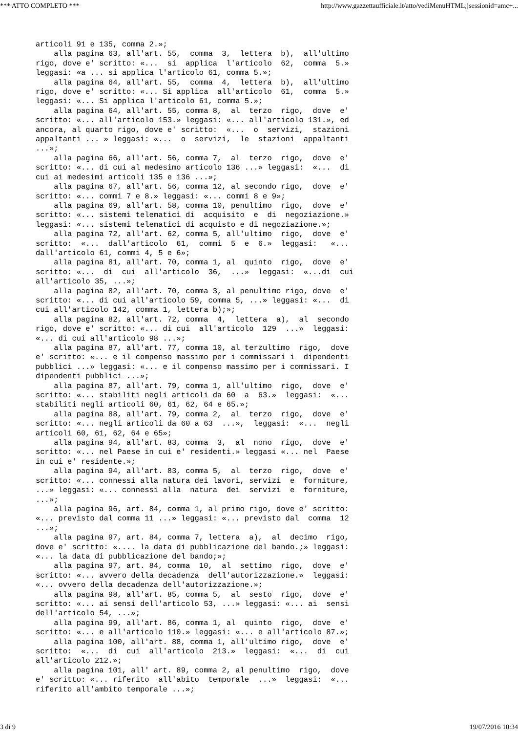*** ATTO COMPLETO *** http://www.gazzettaufficiale.it/atto/vediMenuHTML;jsessionid=amc+...
articoli 91 e 135, comma 2.»; alla pagina 63, all'art. 55, comma 3, lettera b), all'ultimo rigo, dove e' scritto: «... si applica l'articolo 62, comma 5.» leggasi: «a ... si applica l'articolo 61, comma 5.»; alla pagina 64, all'art. 55, comma 4, lettera b), all'ultimo rigo, dove e' scritto: «... Si applica all'articolo 61, comma 5.» leggasi: «... Si applica l'articolo 61, comma 5.»; alla pagina 64, all'art. 55, comma 8, al terzo rigo, dove e' scritto: «... all'articolo 153.» leggasi: «... all'articolo 131.», ed ancora, al quarto rigo, dove e' scritto: «... o servizi, stazioni appaltanti ... » leggasi: «... o servizi, le stazioni appaltanti ...»; alla pagina 66, all'art. 56, comma 7, al terzo rigo, dove e' scritto: «... di cui al medesimo articolo 136 ...» leggasi: «... di cui ai medesimi articoli 135 e 136 ...»; alla pagina 67, all'art. 56, comma 12, al secondo rigo, dove e' scritto: «... commi 7 e 8.» leggasi: «... commi 8 e 9»; alla pagina 69, all'art. 58, comma 10, penultimo rigo, dove e' scritto: «... sistemi telematici di acquisito e di negoziazione.» leggasi: «... sistemi telematici di acquisto e di negoziazione.»; alla pagina 72, all'art. 62, comma 5, all'ultimo rigo, dove e' scritto: «... dall'articolo 61, commi 5 e 6.» leggasi: «... dall'articolo 61, commi 4, 5 e 6»; alla pagina 81, all'art. 70, comma 1, al quinto rigo, dove e' scritto: «... di cui all'articolo 36, ...» leggasi: «...di cui all'articolo 35, ...»; alla pagina 82, all'art. 70, comma 3, al penultimo rigo, dove e' scritto: «... di cui all'articolo 59, comma 5, ...» leggasi: «... di cui all'articolo 142, comma 1, lettera b);»; alla pagina 82, all'art. 72, comma 4, lettera a), al secondo rigo, dove e' scritto: «... di cui all'articolo 129 ...» leggasi: «... di cui all'articolo 98 ...»; alla pagina 87, all'art. 77, comma 10, al terzultimo rigo, dove e' scritto: «... e il compenso massimo per i commissari i dipendenti pubblici ...» leggasi: «... e il compenso massimo per i commissari. I dipendenti pubblici ...»; alla pagina 87, all'art. 79, comma 1, all'ultimo rigo, dove e' scritto: «... stabiliti negli articoli da 60 a 63.» leggasi: «... stabiliti negli articoli 60, 61, 62, 64 e 65.»; alla pagina 88, all'art. 79, comma 2, al terzo rigo, dove e' scritto: «... negli articoli da 60 a 63 ...», leggasi: «... negli articoli 60, 61, 62, 64 e 65»; alla pagina 94, all'art. 83, comma 3, al nono rigo, dove e' scritto: «... nel Paese in cui e' residenti.» leggasi «... nel Paese in cui e' residente.»; alla pagina 94, all'art. 83, comma 5, al terzo rigo, dove e' scritto: «... connessi alla natura dei lavori, servizi e forniture, ...» leggasi: «... connessi alla natura dei servizi e forniture, ...»; alla pagina 96, art. 84, comma 1, al primo rigo, dove e' scritto: «... previsto dal comma 11 ...» leggasi: «... previsto dal comma 12 ...»; alla pagina 97, art. 84, comma 7, lettera a), al decimo rigo, dove e' scritto: «.... la data di pubblicazione del bando.;» leggasi: «... la data di pubblicazione del bando;»; alla pagina 97, art. 84, comma 10, al settimo rigo, dove e' scritto: «... avvero della decadenza dell'autorizzazione.» leggasi: «... ovvero della decadenza dell'autorizzazione.»; alla pagina 98, all'art. 85, comma 5, al sesto rigo, dove e' scritto: «... ai sensi dell'articolo 53, ...» leggasi: «... ai sensi dell'articolo 54, ...»; alla pagina 99, all'art. 86, comma 1, al quinto rigo, dove e' scritto: «... e all'articolo 110.» leggasi: «... e all'articolo 87.»; alla pagina 100, all'art. 88, comma 1, all'ultimo rigo, dove e' scritto: «... di cui all'articolo 213.» leggasi: «... di cui all'articolo 212.»; alla pagina 101, all' art. 89, comma 2, al penultimo rigo, dove e' scritto: «... riferito all'abito temporale ...» leggasi: «... riferito all'ambito temporale ...»;
3 di 9 19/07/2016 10:34